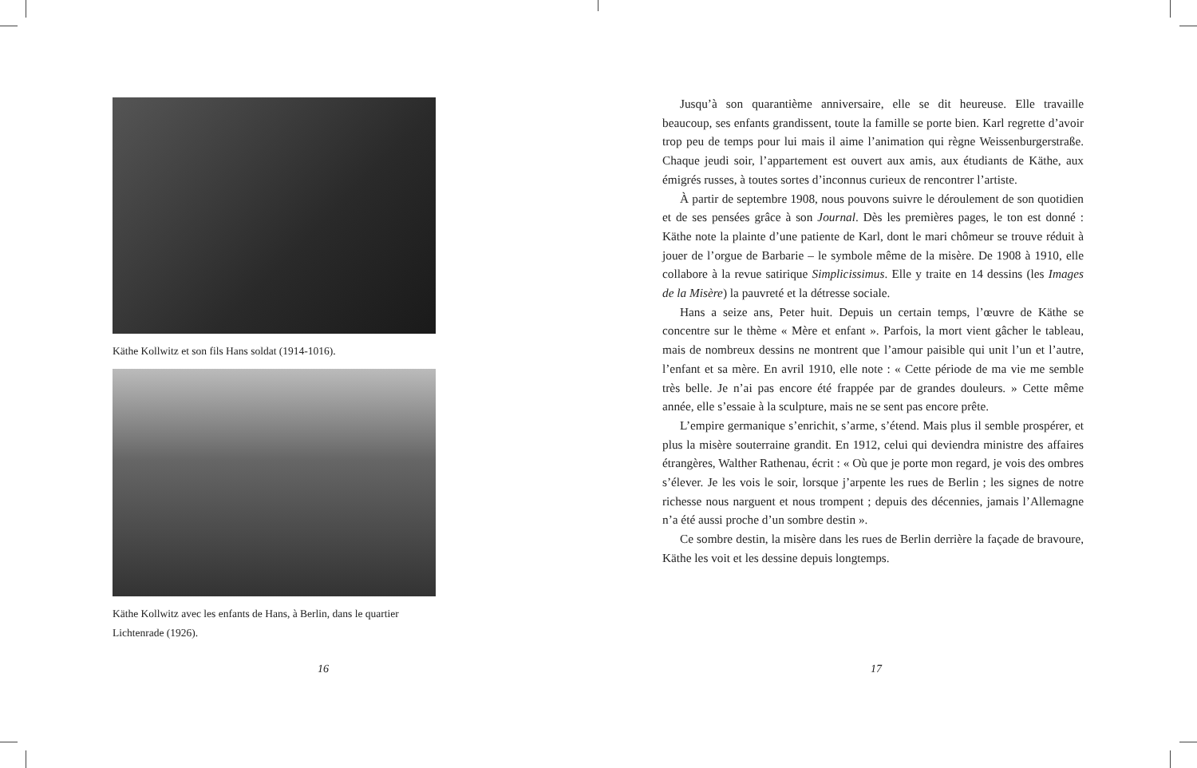Käthe Kollwitz et son fils Hans soldat (1914-1016).
Käthe Kollwitz avec les enfants de Hans, à Berlin, dans le quartier Lichtenrade (1926).
16
Jusqu’à son quarantième anniversaire, elle se dit heureuse. Elle travaille beaucoup, ses enfants grandissent, toute la famille se porte bien. Karl regrette d’avoir trop peu de temps pour lui mais il aime l’animation qui règne Weissenburgerstraße. Chaque jeudi soir, l’appartement est ouvert aux amis, aux étudiants de Käthe, aux émigrés russes, à toutes sortes d’inconnus curieux de rencontrer l’artiste.
À partir de septembre 1908, nous pouvons suivre le déroulement de son quotidien et de ses pensées grâce à son Journal. Dès les premières pages, le ton est donné : Käthe note la plainte d’une patiente de Karl, dont le mari chômeur se trouve réduit à jouer de l’orgue de Barbarie – le symbole même de la misère. De 1908 à 1910, elle collabore à la revue satirique Simplicissimus. Elle y traite en 14 dessins (les Images de la Misère) la pauvreté et la détresse sociale.
Hans a seize ans, Peter huit. Depuis un certain temps, l’œuvre de Käthe se concentre sur le thème « Mère et enfant ». Parfois, la mort vient gâcher le tableau, mais de nombreux dessins ne montrent que l’amour paisible qui unit l’un et l’autre, l’enfant et sa mère. En avril 1910, elle note : « Cette période de ma vie me semble très belle. Je n’ai pas encore été frappée par de grandes douleurs. » Cette même année, elle s’essaie à la sculpture, mais ne se sent pas encore prête.
L’empire germanique s’enrichit, s’arme, s’étend. Mais plus il semble prospérer, et plus la misère souterraine grandit. En 1912, celui qui deviendra ministre des affaires étrangères, Walther Rathenau, écrit : « Où que je porte mon regard, je vois des ombres s’élever. Je les vois le soir, lorsque j’arpente les rues de Berlin ; les signes de notre richesse nous narguent et nous trompent ; depuis des décennies, jamais l’Allemagne n’a été aussi proche d’un sombre destin ».
Ce sombre destin, la misère dans les rues de Berlin derrière la façade de bravoure, Käthe les voit et les dessine depuis longtemps.
17